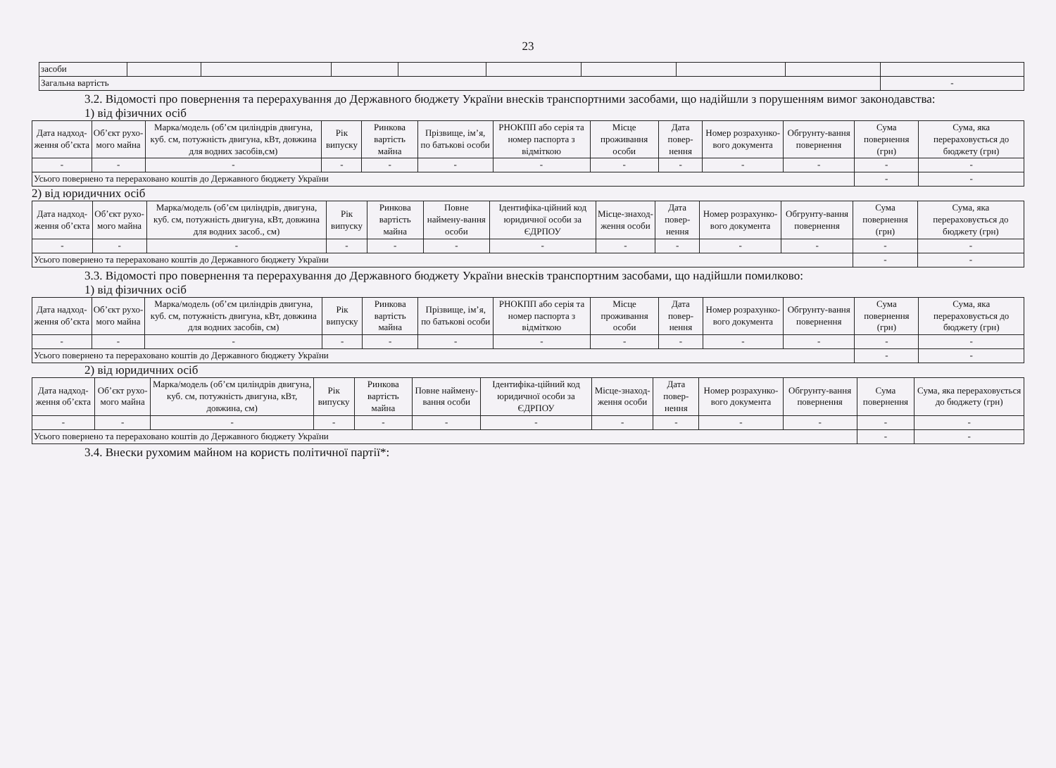23
| засоби | | | | | | | | | |
| Загальна вартість | | | | | | | | | - |
3.2. Відомості про повернення та перерахування до Державного бюджету України внесків транспортними засобами, що надійшли з порушенням вимог законодавства:
1) від фізичних осіб
| Дата надход-ження об’єкта | Об’єкт рухо-мого майна | Марка/модель (об’єм циліндрів двигуна, куб. см, потужність двигуна, кВт, довжина для водних засобів,см) | Рік випуску | Ринкова вартість майна | Прізвище, ім’я, по батькові особи | РНОКПП або серія та номер паспорта з відміткою | Місце проживання особи | Дата повер-нення | Номер розрахунко-вого документа | Обгрунту-вання повернення | Сума повернення (грн) | Сума, яка перераховується до бюджету (грн) |
| --- | --- | --- | --- | --- | --- | --- | --- | --- | --- | --- | --- | --- |
| - | - | - | - | - | - | - | - | - | - | - | - | - |
| Усього повернено та перераховано коштів до Державного бюджету України | | | | | | | | | | | - | - |
2) від юридичних осіб
| Дата надход-ження об’єкта | Об’єкт рухо-мого майна | Марка/модель (об’єм циліндрів, двигуна, куб. см, потужність двигуна, кВт, довжина для водних засоб., см) | Рік випуску | Ринкова вартість майна | Повне наймену-вання особи | Ідентифіка-ційний код юридичної особи за ЄДРПОУ | Місце-знаход-ження особи | Дата повер-нення | Номер розрахунко-вого документа | Обгрунту-вання повернення | Сума повернення (грн) | Сума, яка перераховується до бюджету (грн) |
| --- | --- | --- | --- | --- | --- | --- | --- | --- | --- | --- | --- | --- |
| - | - | - | - | - | - | - | - | - | - | - | - | - |
| Усього повернено та перераховано коштів до Державного бюджету України | | | | | | | | | | | - | - |
3.3. Відомості про повернення та перерахування до Державного бюджету України внесків транспортним засобами, що надійшли помилково:
1) від фізичних осіб
| Дата надход-ження об’єкта | Об’єкт рухо-мого майна | Марка/модель (об’єм циліндрів двигуна, куб. см, потужність двигуна, кВт, довжина для водних засобів, см) | Рік випуску | Ринкова вартість майна | Прізвище, ім’я, по батькові особи | РНОКПП або серія та номер паспорта з відміткою | Місце проживання особи | Дата повер-нення | Номер розрахунко-вого документа | Обгрунту-вання повернення | Сума повернення (грн) | Сума, яка перераховується до бюджету (грн) |
| --- | --- | --- | --- | --- | --- | --- | --- | --- | --- | --- | --- | --- |
| - | - | - | - | - | - | - | - | - | - | - | - | - |
| Усього повернено та перераховано коштів до Державного бюджету України | | | | | | | | | | | - | - |
2) від юридичних осіб
| Дата надход-ження об’єкта | Об’єкт рухо-мого майна | Марка/модель (об’єм циліндрів двигуна, куб. см, потужність двигуна, кВт, довжина, см) | Рік випуску | Ринкова вартість майна | Повне наймену-вання особи | Ідентифіка-ційний код юридичної особи за ЄДРПОУ | Місце-знаход-ження особи | Дата повер-нення | Номер розрахунко-вого документа | Обгрунту-вання повернення | Сума повернення | Сума, яка перераховується до бюджету (грн) |
| --- | --- | --- | --- | --- | --- | --- | --- | --- | --- | --- | --- | --- |
| - | - | - | - | - | - | - | - | - | - | - | - | - |
| Усього повернено та перераховано коштів до Державного бюджету України | | | | | | | | | | | - | - |
3.4. Внески рухомим майном на користь політичної партії*: